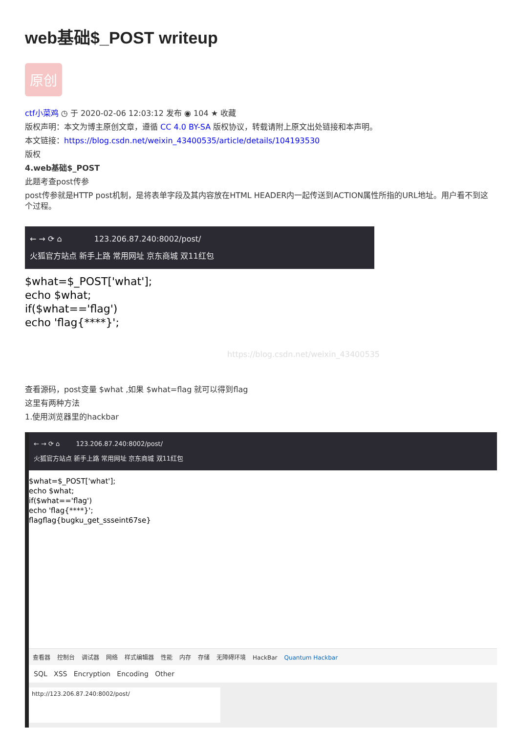web基础$_POST writeup
原创
ctf小菜鸡 ◷ 于 2020-02-06 12:03:12 发布 ◉ 104 ★ 收藏
版权声明：本文为博主原创文章，遵循 CC 4.0 BY-SA 版权协议，转载请附上原文出处链接和本声明。
本文链接：https://blog.csdn.net/weixin_43400535/article/details/104193530
版权
4.web基础$_POST
此题考查post传参
post传参就是HTTP post机制，是将表单字段及其内容放在HTML HEADER内一起传送到ACTION属性所指的URL地址。用户看不到这个过程。
← → ⟳ ⌂ 123.206.87.240:8002/post/
火狐官方站点 新手上路 常用网址 京东商城 双11红包
$what=$_POST['what'];
echo $what;
if($what=='flag')
echo 'flag{****}';
https://blog.csdn.net/weixin_43400535
查看源码，post变量 $what ,如果 $what=flag 就可以得到flag
这里有两种方法
1.使用浏览器里的hackbar
← → ⟳ ⌂ 123.206.87.240:8002/post/
火狐官方站点 新手上路 常用网址 京东商城 双11红包
$what=$_POST['what'];
echo $what;
if($what=='flag')
echo 'flag{****}';
flagflag{bugku_get_ssseint67se}
查看器 控制台 调试器 网络 样式编辑器 性能 内存 存储 无障碍环境 HackBar Quantum Hackbar
SQL XSS Encryption Encoding Other
http://123.206.87.240:8002/post/